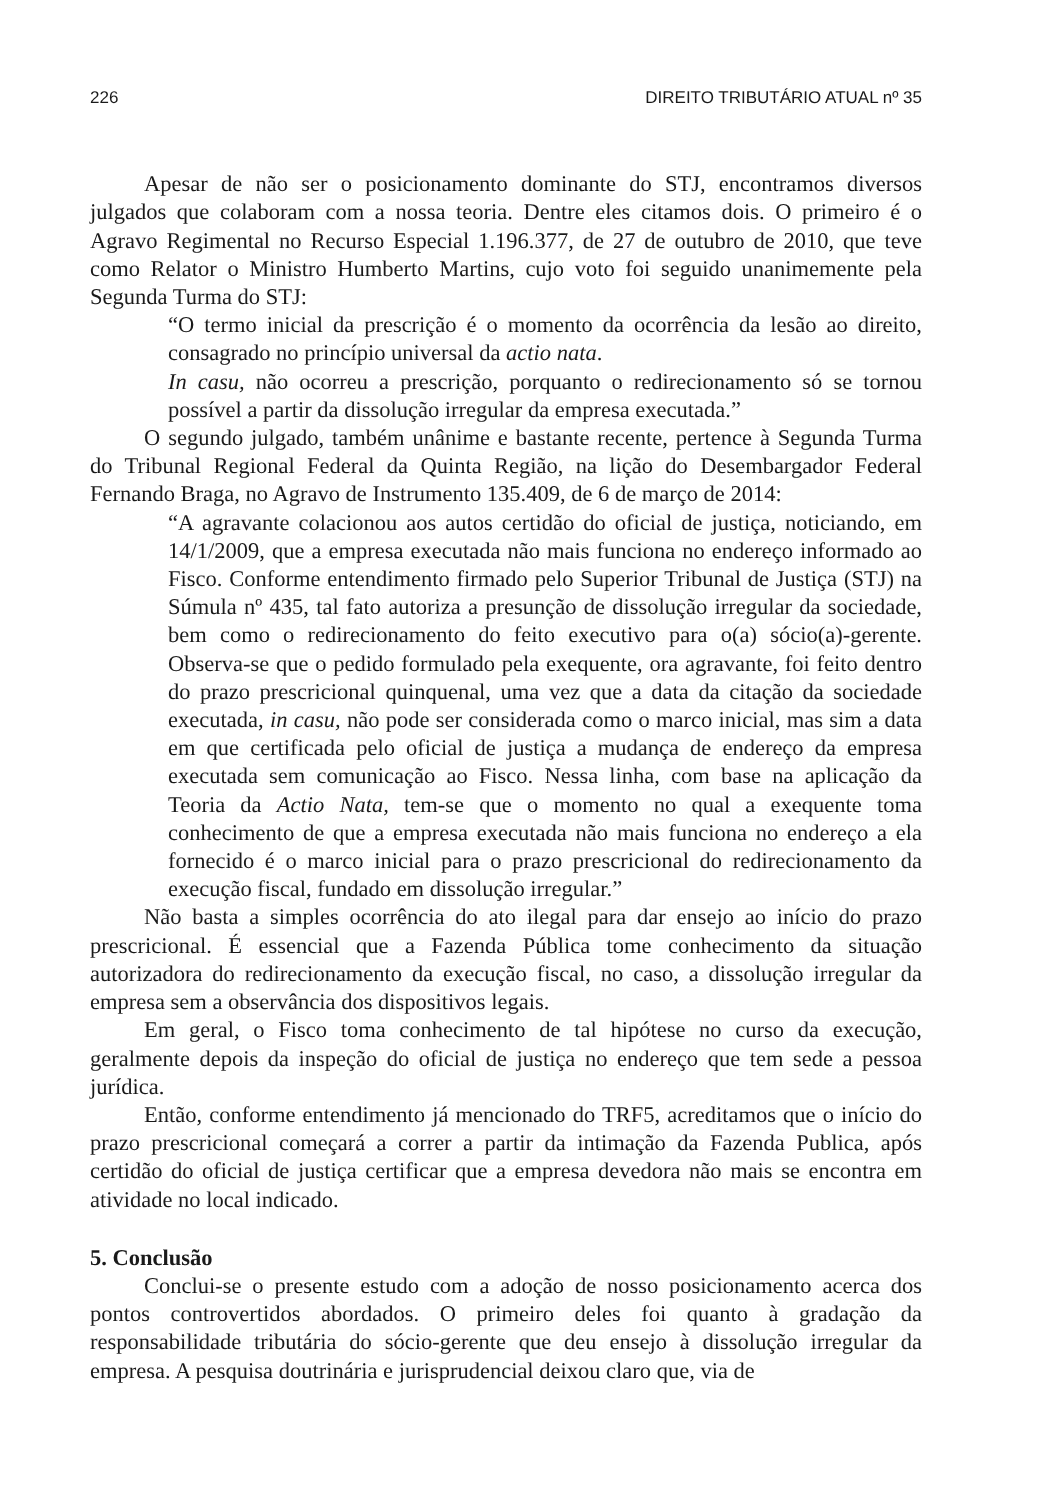226 DIREITO TRIBUTÁRIO ATUAL nº 35
Apesar de não ser o posicionamento dominante do STJ, encontramos diversos julgados que colaboram com a nossa teoria. Dentre eles citamos dois. O primeiro é o Agravo Regimental no Recurso Especial 1.196.377, de 27 de outubro de 2010, que teve como Relator o Ministro Humberto Martins, cujo voto foi seguido unanimemente pela Segunda Turma do STJ:
“O termo inicial da prescrição é o momento da ocorrência da lesão ao direito, consagrado no princípio universal da actio nata.
In casu, não ocorreu a prescrição, porquanto o redirecionamento só se tornou possível a partir da dissolução irregular da empresa executada.”
O segundo julgado, também unânime e bastante recente, pertence à Segunda Turma do Tribunal Regional Federal da Quinta Região, na lição do Desembargador Federal Fernando Braga, no Agravo de Instrumento 135.409, de 6 de março de 2014:
“A agravante colacionou aos autos certidão do oficial de justiça, noticiando, em 14/1/2009, que a empresa executada não mais funciona no endereço informado ao Fisco. Conforme entendimento firmado pelo Superior Tribunal de Justiça (STJ) na Súmula nº 435, tal fato autoriza a presunção de dissolução irregular da sociedade, bem como o redirecionamento do feito executivo para o(a) sócio(a)-gerente. Observa-se que o pedido formulado pela exequente, ora agravante, foi feito dentro do prazo prescricional quinquenal, uma vez que a data da citação da sociedade executada, in casu, não pode ser considerada como o marco inicial, mas sim a data em que certificada pelo oficial de justiça a mudança de endereço da empresa executada sem comunicação ao Fisco. Nessa linha, com base na aplicação da Teoria da Actio Nata, tem-se que o momento no qual a exequente toma conhecimento de que a empresa executada não mais funciona no endereço a ela fornecido é o marco inicial para o prazo prescricional do redirecionamento da execução fiscal, fundado em dissolução irregular.”
Não basta a simples ocorrência do ato ilegal para dar ensejo ao início do prazo prescricional. É essencial que a Fazenda Pública tome conhecimento da situação autorizadora do redirecionamento da execução fiscal, no caso, a dissolução irregular da empresa sem a observância dos dispositivos legais.
Em geral, o Fisco toma conhecimento de tal hipótese no curso da execução, geralmente depois da inspeção do oficial de justiça no endereço que tem sede a pessoa jurídica.
Então, conforme entendimento já mencionado do TRF5, acreditamos que o início do prazo prescricional começará a correr a partir da intimação da Fazenda Publica, após certidão do oficial de justiça certificar que a empresa devedora não mais se encontra em atividade no local indicado.
5. Conclusão
Conclui-se o presente estudo com a adoção de nosso posicionamento acerca dos pontos controvertidos abordados. O primeiro deles foi quanto à gradação da responsabilidade tributária do sócio-gerente que deu ensejo à dissolução irregular da empresa. A pesquisa doutrinária e jurisprudencial deixou claro que, via de